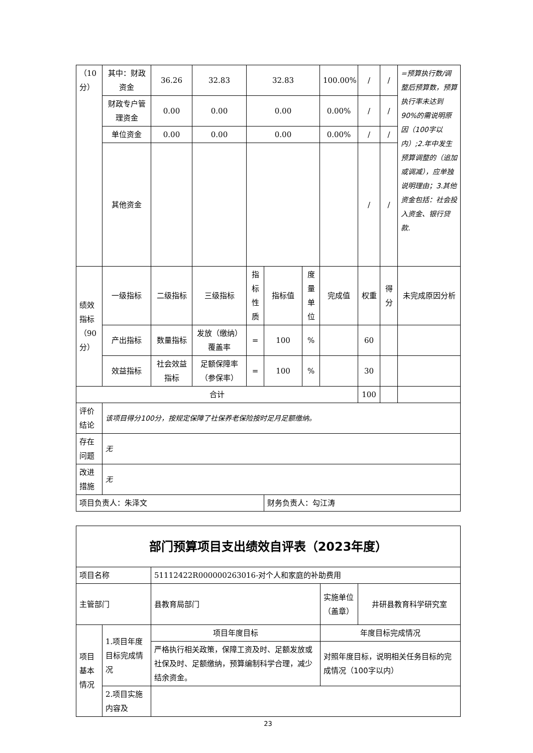| （10分） | 其中：财政资金 | 36.26 | 32.83 | 32.83 | | | 100.00% | / | / | =预算执行数/调整后预算数，预算执行率未达到90%的需说明原因（100字以内）;2.年中发生预算调整的（追加或调减），应单独说明理由；3.其他资金包括：社会投入资金、银行贷款. |
| | 财政专户管理资金 | 0.00 | 0.00 | 0.00 | | | 0.00% | / | / | |
| | 单位资金 | 0.00 | 0.00 | 0.00 | | | 0.00% | / | / | |
| | 其他资金 | | | | | | | / | / | |
| 绩效指标（90分） | 一级指标 | 二级指标 | 三级指标 | 指标性质 | 指标值 | 度量单位 | 完成值 | 权重 | 得分 | 未完成原因分析 |
| | 产出指标 | 数量指标 | 发放（缴纳）覆盖率 | = | 100 | % | | 60 | | |
| | 效益指标 | 社会效益指标 | 足额保障率（参保率） | = | 100 | % | | 30 | | |
| 合计 | | | | | | | | 100 | | |
| 评价结论 | 该项目得分100分，按规定保障了社保养老保险按时足月足额缴纳。 | | | | | | | | | |
| 存在问题 | 无 | | | | | | | | | |
| 改进措施 | 无 | | | | | | | | | |
| 项目负责人：朱泽文 | | | | | 财务负责人：勾江涛 | | | | | |
| 部门预算项目支出绩效自评表（2023年度） | | | | |
| 项目名称 | | 51112422R000000263016-对个人和家庭的补助费用 | | |
| 主管部门 | | 县教育局部门 | 实施单位（盖章） | 井研县教育科学研究室 |
| 项目基本情况 | 1.项目年度目标完成情况 | 项目年度目标 | 年度目标完成情况 | |
| | | 严格执行相关政策，保障工资及时、足额发放或社保及时、足额缴纳，预算编制科学合理，减少结余资金。 | 对照年度目标，说明相关任务目标的完成情况（100字以内） | |
| | 2.项目实施内容及 | | | |
23